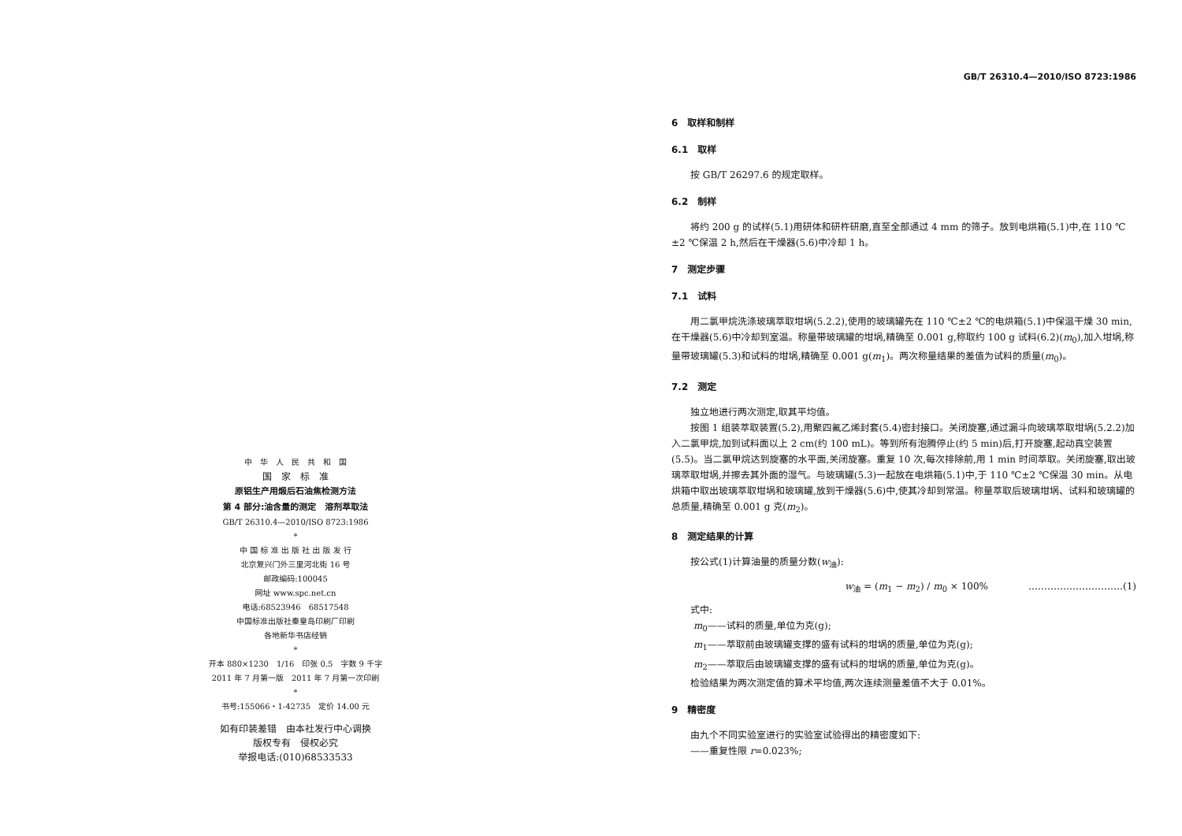中　华　人　民　共　和　国
国　家　标　准
原铝生产用煅后石油焦检测方法
第 4 部分:油含量的测定　溶剂萃取法
GB/T 26310.4—2010/ISO 8723:1986
*
中 国 标 准 出 版 社 出 版 发 行
北京复兴门外三里河北街 16 号
邮政编码:100045
网址 www.spc.net.cn
电话:68523946　68517548
中国标准出版社秦皇岛印刷厂印刷
各地新华书店经销
*
开本 880×1230　1/16　印张 0.5　字数 9 千字
2011 年 7 月第一版　2011 年 7 月第一次印刷
*
书号:155066・1-42735　定价 14.00 元
如有印装差错　由本社发行中心调换
版权专有　侵权必究
举报电话:(010)68533533
GB/T 26310.4—2010/ISO 8723:1986
6　取样和制样
6.1　取样
按 GB/T 26297.6 的规定取样。
6.2　制样
将约 200 g 的试样(5.1)用研体和研杵研磨,直至全部通过 4 mm 的筛子。放到电烘箱(5.1)中,在 110 ℃±2 ℃保温 2 h,然后在干燥器(5.6)中冷却 1 h。
7　测定步骤
7.1　试料
用二氯甲烷洗涤玻璃萃取坩埚(5.2.2),使用的玻璃罐先在 110 ℃±2 ℃的电烘箱(5.1)中保温干燥 30 min,在干燥器(5.6)中冷却到室温。称量带玻璃罐的坩埚,精确至 0.001 g,称取约 100 g 试料(6.2)(m<sub>0</sub>),加入坩埚,称量带玻璃罐(5.3)和试料的坩埚,精确至 0.001 g(m<sub>1</sub>)。两次称量结果的差值为试料的质量(m<sub>0</sub>)。
7.2　测定
独立地进行两次测定,取其平均值。
按图 1 组装萃取装置(5.2),用聚四氟乙烯封套(5.4)密封接口。关闭旋塞,通过漏斗向玻璃萃取坩埚(5.2.2)加入二氯甲烷,加到试料面以上 2 cm(约 100 mL)。等到所有泡腾停止(约 5 min)后,打开旋塞,起动真空装置(5.5)。当二氯甲烷达到旋塞的水平面,关闭旋塞。重复 10 次,每次排除前,用 1 min 时间萃取。关闭旋塞,取出玻璃萃取坩埚,并擦去其外面的湿气。与玻璃罐(5.3)一起放在电烘箱(5.1)中,于 110 ℃±2 ℃保温 30 min。从电烘箱中取出玻璃萃取坩埚和玻璃罐,放到干燥器(5.6)中,使其冷却到常温。称量萃取后玻璃坩埚、试料和玻璃罐的总质量,精确至 0.001 g 克(m<sub>2</sub>)。
8　测定结果的计算
按公式(1)计算油量的质量分数(w<sub>油</sub>):
w<sub>油</sub> = (m<sub>1</sub> − m<sub>2</sub>) / m<sub>0</sub> × 100% …………………………(1)
式中:
m<sub>0</sub>——试料的质量,单位为克(g);
m<sub>1</sub>——萃取前由玻璃罐支撑的盛有试料的坩埚的质量,单位为克(g);
m<sub>2</sub>——萃取后由玻璃罐支撑的盛有试料的坩埚的质量,单位为克(g)。
检验结果为两次测定值的算术平均值,两次连续测量差值不大于 0.01%。
9　精密度
由九个不同实验室进行的实验室试验得出的精密度如下:
——重复性限 r=0.023%;